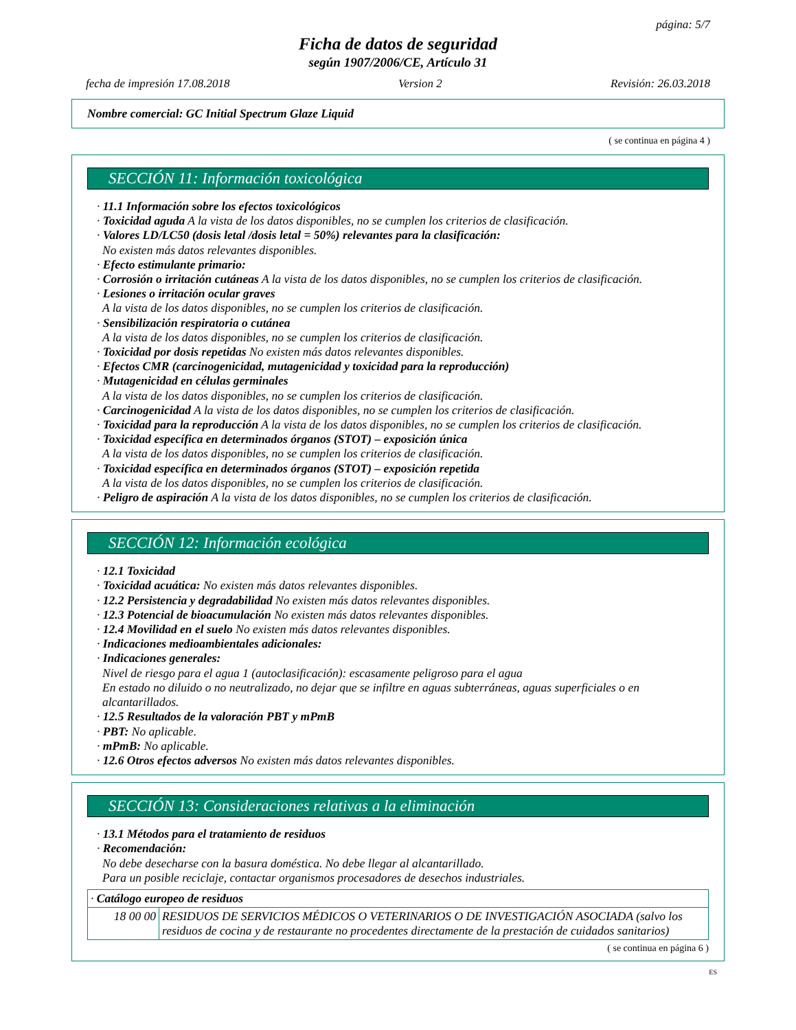página: 5/7
Ficha de datos de seguridad
según 1907/2006/CE, Artículo 31
fecha de impresión 17.08.2018 Version 2 Revisión: 26.03.2018
Nombre comercial: GC Initial Spectrum Glaze Liquid
( se continua en página 4 )
SECCIÓN 11: Información toxicológica
· 11.1 Información sobre los efectos toxicológicos
· Toxicidad aguda A la vista de los datos disponibles, no se cumplen los criterios de clasificación.
· Valores LD/LC50 (dosis letal /dosis letal = 50%) relevantes para la clasificación:
No existen más datos relevantes disponibles.
· Efecto estimulante primario:
· Corrosión o irritación cutáneas A la vista de los datos disponibles, no se cumplen los criterios de clasificación.
· Lesiones o irritación ocular graves
A la vista de los datos disponibles, no se cumplen los criterios de clasificación.
· Sensibilización respiratoria o cutánea
A la vista de los datos disponibles, no se cumplen los criterios de clasificación.
· Toxicidad por dosis repetidas No existen más datos relevantes disponibles.
· Efectos CMR (carcinogenicidad, mutagenicidad y toxicidad para la reproducción)
· Mutagenicidad en células germinales
A la vista de los datos disponibles, no se cumplen los criterios de clasificación.
· Carcinogenicidad A la vista de los datos disponibles, no se cumplen los criterios de clasificación.
· Toxicidad para la reproducción A la vista de los datos disponibles, no se cumplen los criterios de clasificación.
· Toxicidad específica en determinados órganos (STOT) – exposición única
A la vista de los datos disponibles, no se cumplen los criterios de clasificación.
· Toxicidad específica en determinados órganos (STOT) – exposición repetida
A la vista de los datos disponibles, no se cumplen los criterios de clasificación.
· Peligro de aspiración A la vista de los datos disponibles, no se cumplen los criterios de clasificación.
SECCIÓN 12: Información ecológica
· 12.1 Toxicidad
· Toxicidad acuática: No existen más datos relevantes disponibles.
· 12.2 Persistencia y degradabilidad No existen más datos relevantes disponibles.
· 12.3 Potencial de bioacumulación No existen más datos relevantes disponibles.
· 12.4 Movilidad en el suelo No existen más datos relevantes disponibles.
· Indicaciones medioambientales adicionales:
· Indicaciones generales:
Nivel de riesgo para el agua 1 (autoclasificación): escasamente peligroso para el agua
En estado no diluido o no neutralizado, no dejar que se infiltre en aguas subterráneas, aguas superficiales o en alcantarillados.
· 12.5 Resultados de la valoración PBT y mPmB
· PBT: No aplicable.
· mPmB: No aplicable.
· 12.6 Otros efectos adversos No existen más datos relevantes disponibles.
SECCIÓN 13: Consideraciones relativas a la eliminación
· 13.1 Métodos para el tratamiento de residuos
· Recomendación:
No debe desecharse con la basura doméstica. No debe llegar al alcantarillado.
Para un posible reciclaje, contactar organismos procesadores de desechos industriales.
| · Catálogo europeo de residuos | |
| 18 00 00 | RESIDUOS DE SERVICIOS MÉDICOS O VETERINARIOS O DE INVESTIGACIÓN ASOCIADA (salvo los residuos de cocina y de restaurante no procedentes directamente de la prestación de cuidados sanitarios) |
( se continua en página 6 )
ES